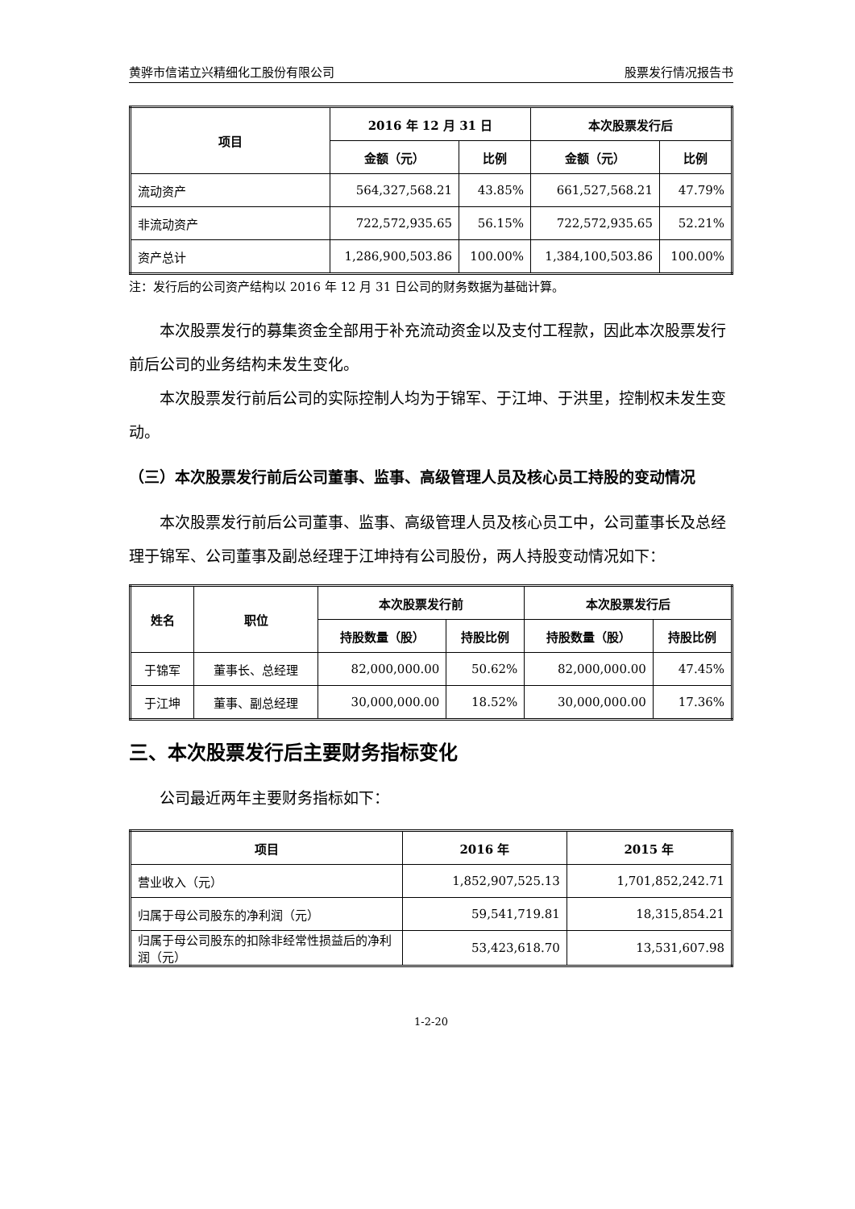黄骅市信诺立兴精细化工股份有限公司 股票发行情况报告书
| 项目 | 2016 年 12 月 31 日 | | 本次股票发行后 | |
| --- | --- | --- | --- | --- |
| | 金额（元） | 比例 | 金额（元） | 比例 |
| 流动资产 | 564,327,568.21 | 43.85% | 661,527,568.21 | 47.79% |
| 非流动资产 | 722,572,935.65 | 56.15% | 722,572,935.65 | 52.21% |
| 资产总计 | 1,286,900,503.86 | 100.00% | 1,384,100,503.86 | 100.00% |
注：发行后的公司资产结构以 2016 年 12 月 31 日公司的财务数据为基础计算。
本次股票发行的募集资金全部用于补充流动资金以及支付工程款，因此本次股票发行前后公司的业务结构未发生变化。
本次股票发行前后公司的实际控制人均为于锦军、于江坤、于洪里，控制权未发生变动。
（三）本次股票发行前后公司董事、监事、高级管理人员及核心员工持股的变动情况
本次股票发行前后公司董事、监事、高级管理人员及核心员工中，公司董事长及总经理于锦军、公司董事及副总经理于江坤持有公司股份，两人持股变动情况如下：
| 姓名 | 职位 | 本次股票发行前 | | 本次股票发行后 | |
| --- | --- | --- | --- | --- | --- |
| | | 持股数量（股） | 持股比例 | 持股数量（股） | 持股比例 |
| 于锦军 | 董事长、总经理 | 82,000,000.00 | 50.62% | 82,000,000.00 | 47.45% |
| 于江坤 | 董事、副总经理 | 30,000,000.00 | 18.52% | 30,000,000.00 | 17.36% |
三、本次股票发行后主要财务指标变化
公司最近两年主要财务指标如下：
| 项目 | 2016 年 | 2015 年 |
| --- | --- | --- |
| 营业收入（元） | 1,852,907,525.13 | 1,701,852,242.71 |
| 归属于母公司股东的净利润（元） | 59,541,719.81 | 18,315,854.21 |
| 归属于母公司股东的扣除非经常性损益后的净利润（元） | 53,423,618.70 | 13,531,607.98 |
1-2-20